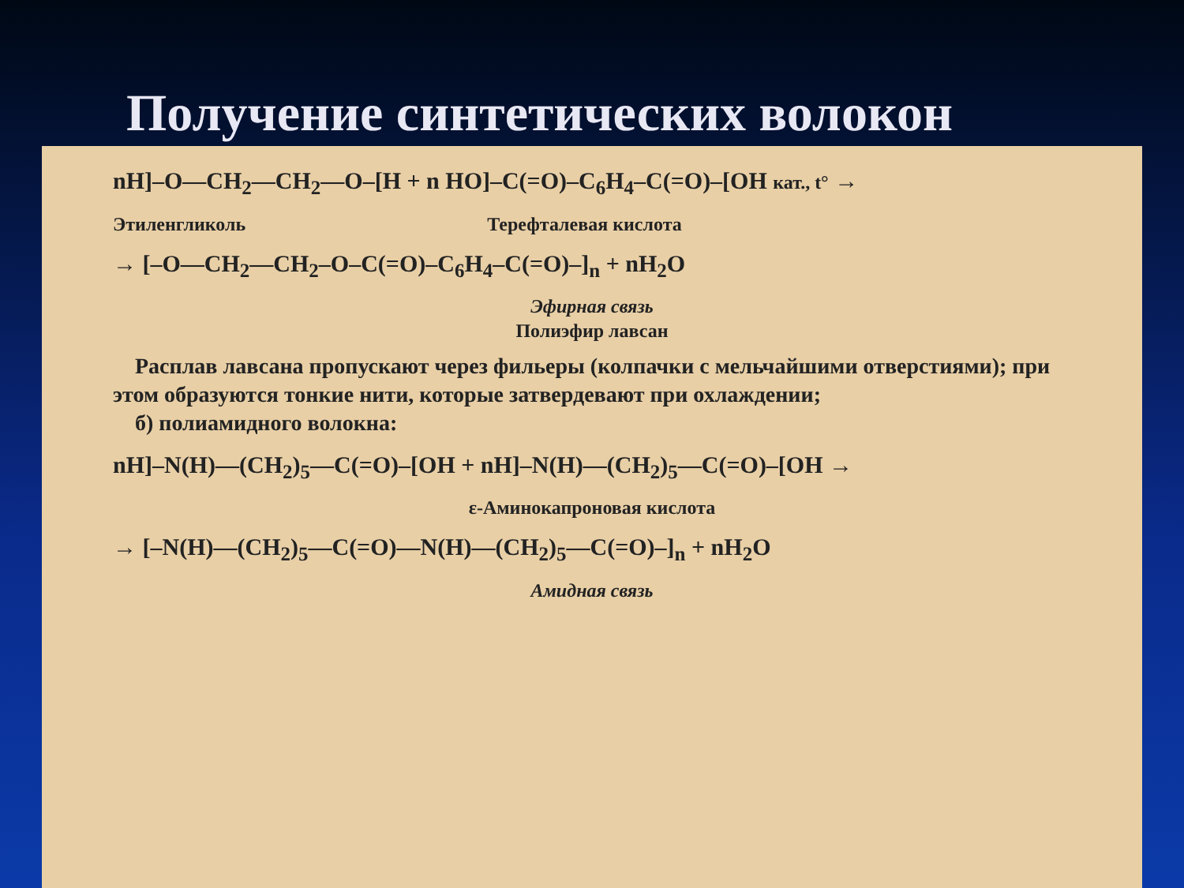Получение синтетических волокон
nH]–O—CH<sub>2</sub>—CH<sub>2</sub>—O–[H + n HO]–C(=O)–C<sub>6</sub>H<sub>4</sub>–C(=O)–[OH кат., t° →
Этиленгликоль Терефталевая кислота
→ [–O—CH<sub>2</sub>—CH<sub>2</sub>–O–C(=O)–C<sub>6</sub>H<sub>4</sub>–C(=O)–]<sub>n</sub> + nH<sub>2</sub>O
Эфирная связь
Полиэфир лавсан
Расплав лавсана пропускают через фильеры (колпачки с мельчайшими отверстиями); при этом образуются тонкие нити, которые затвердевают при охлаждении;
б) полиамидного волокна:
nH]–N(H)—(CH<sub>2</sub>)<sub>5</sub>—C(=O)–[OH + nH]–N(H)—(CH<sub>2</sub>)<sub>5</sub>—C(=O)–[OH →
ε-Аминокапроновая кислота
→ [–N(H)—(CH<sub>2</sub>)<sub>5</sub>—C(=O)—N(H)—(CH<sub>2</sub>)<sub>5</sub>—C(=O)–]<sub>n</sub> + nH<sub>2</sub>O
Амидная связь